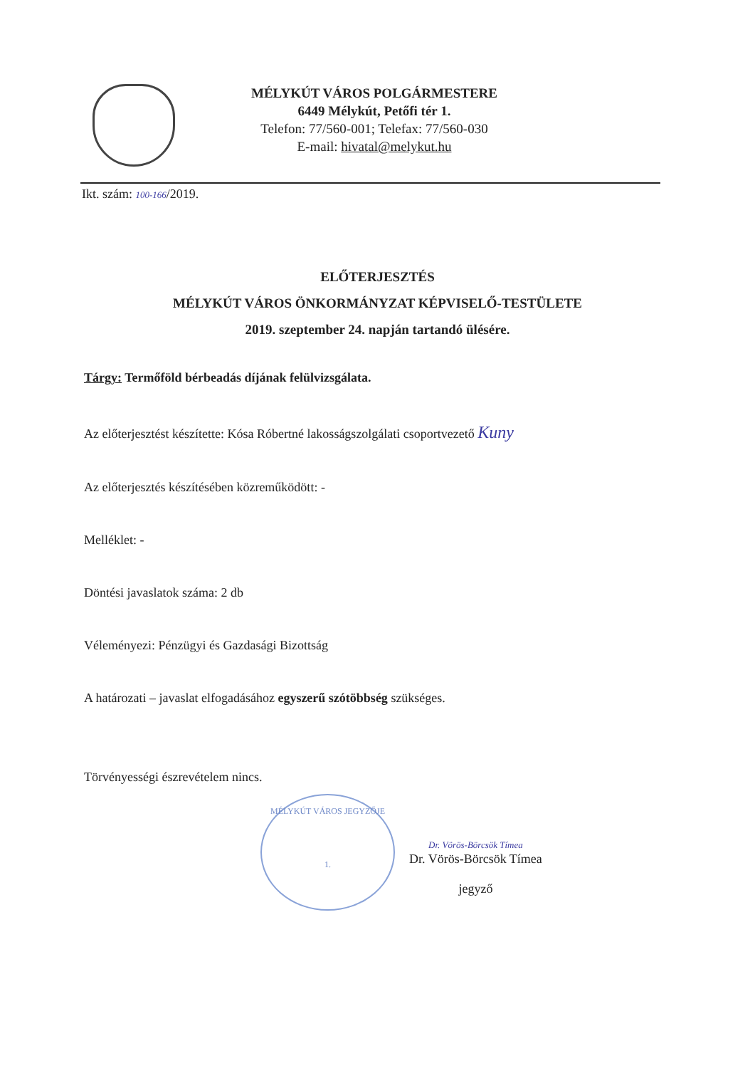MÉLYKÚT VÁROS POLGÁRMESTERE
6449 Mélykút, Petőfi tér 1.
Telefon: 77/560-001; Telefax: 77/560-030
E-mail: hivatal@melykut.hu
Ikt. szám: 100-166/2019.
ELŐTERJESZTÉS
MÉLYKÚT VÁROS ÖNKORMÁNYZAT KÉPVISELŐ-TESTÜLETE
2019. szeptember 24. napján tartandó ülésére.
Tárgy: Termőföld bérbeadás díjának felülvizsgálata.
Az előterjesztést készítette: Kósa Róbertné lakosságszolgálati csoportvezető Kuny
Az előterjesztés készítésében közreműködött: -
Melléklet: -
Döntési javaslatok száma: 2 db
Véleményezi: Pénzügyi és Gazdasági Bizottság
A határozati – javaslat elfogadásához egyszerű szótöbbség szükséges.
Törvényességi észrevételem nincs.
MÉLYKÚT VÁROS JEGYZŐJE
1.
Dr. Vörös-Börcsök Tímea
Dr. Vörös-Börcsök Tímea
jegyző